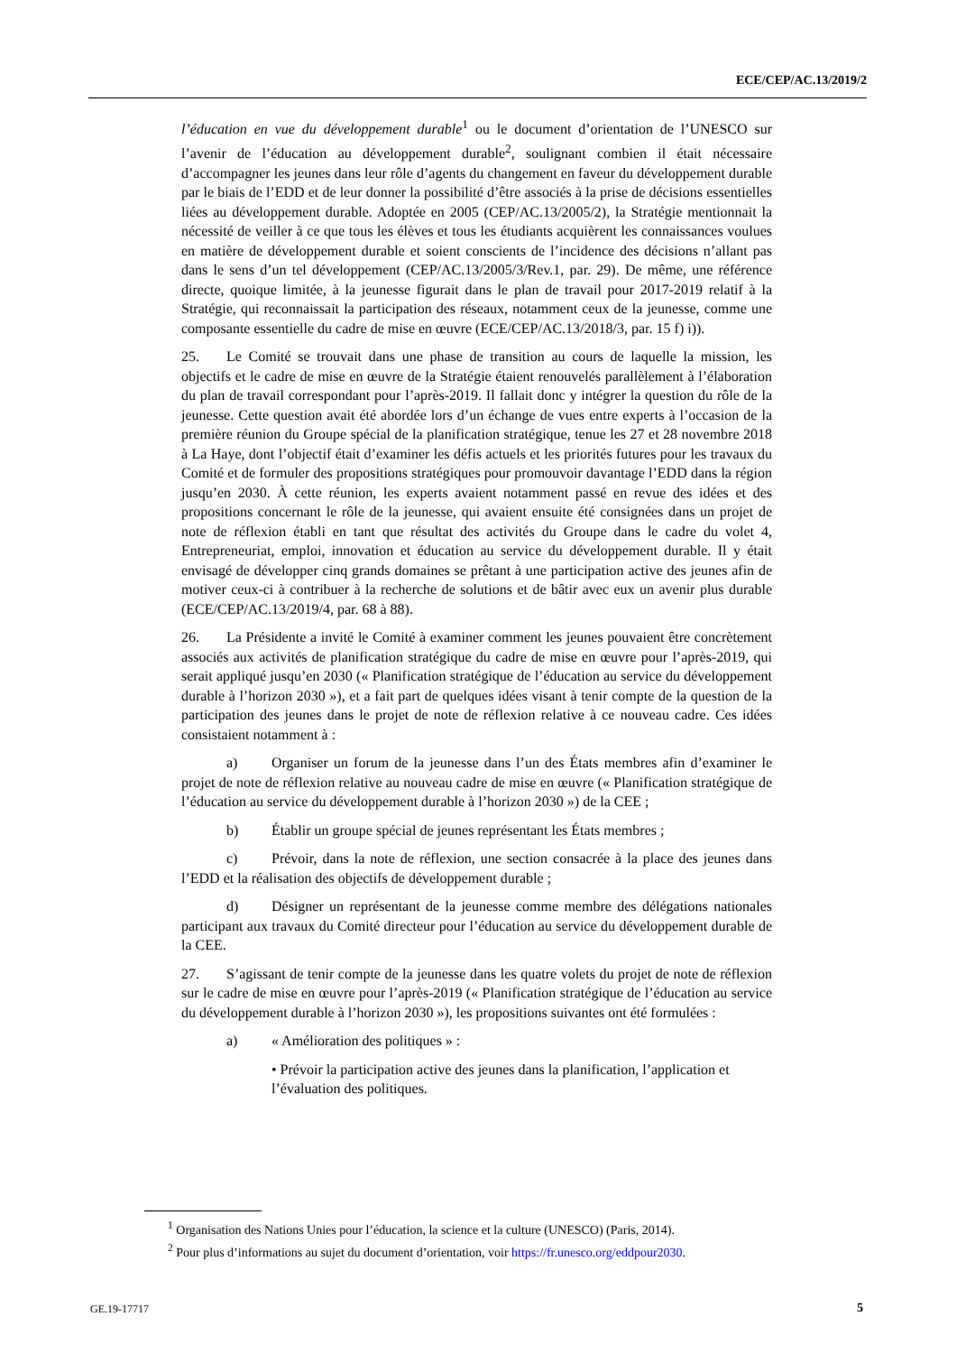ECE/CEP/AC.13/2019/2
l’éducation en vue du développement durable<sup>1</sup> ou le document d’orientation de l’UNESCO sur l’avenir de l’éducation au développement durable<sup>2</sup>, soulignant combien il était nécessaire d’accompagner les jeunes dans leur rôle d’agents du changement en faveur du développement durable par le biais de l’EDD et de leur donner la possibilité d’être associés à la prise de décisions essentielles liées au développement durable. Adoptée en 2005 (CEP/AC.13/2005/2), la Stratégie mentionnait la nécessité de veiller à ce que tous les élèves et tous les étudiants acquièrent les connaissances voulues en matière de développement durable et soient conscients de l’incidence des décisions n’allant pas dans le sens d’un tel développement (CEP/AC.13/2005/3/Rev.1, par. 29). De même, une référence directe, quoique limitée, à la jeunesse figurait dans le plan de travail pour 2017-2019 relatif à la Stratégie, qui reconnaissait la participation des réseaux, notamment ceux de la jeunesse, comme une composante essentielle du cadre de mise en œuvre (ECE/CEP/AC.13/2018/3, par. 15 f) i)).
25. Le Comité se trouvait dans une phase de transition au cours de laquelle la mission, les objectifs et le cadre de mise en œuvre de la Stratégie étaient renouvelés parallèlement à l’élaboration du plan de travail correspondant pour l’après-2019. Il fallait donc y intégrer la question du rôle de la jeunesse. Cette question avait été abordée lors d’un échange de vues entre experts à l’occasion de la première réunion du Groupe spécial de la planification stratégique, tenue les 27 et 28 novembre 2018 à La Haye, dont l’objectif était d’examiner les défis actuels et les priorités futures pour les travaux du Comité et de formuler des propositions stratégiques pour promouvoir davantage l’EDD dans la région jusqu’en 2030. À cette réunion, les experts avaient notamment passé en revue des idées et des propositions concernant le rôle de la jeunesse, qui avaient ensuite été consignées dans un projet de note de réflexion établi en tant que résultat des activités du Groupe dans le cadre du volet 4, Entrepreneuriat, emploi, innovation et éducation au service du développement durable. Il y était envisagé de développer cinq grands domaines se prêtant à une participation active des jeunes afin de motiver ceux-ci à contribuer à la recherche de solutions et de bâtir avec eux un avenir plus durable (ECE/CEP/AC.13/2019/4, par. 68 à 88).
26. La Présidente a invité le Comité à examiner comment les jeunes pouvaient être concrètement associés aux activités de planification stratégique du cadre de mise en œuvre pour l’après-2019, qui serait appliqué jusqu’en 2030 (« Planification stratégique de l’éducation au service du développement durable à l’horizon 2030 »), et a fait part de quelques idées visant à tenir compte de la question de la participation des jeunes dans le projet de note de réflexion relative à ce nouveau cadre. Ces idées consistaient notamment à :
a) Organiser un forum de la jeunesse dans l’un des États membres afin d’examiner le projet de note de réflexion relative au nouveau cadre de mise en œuvre (« Planification stratégique de l’éducation au service du développement durable à l’horizon 2030 ») de la CEE ;
b) Établir un groupe spécial de jeunes représentant les États membres ;
c) Prévoir, dans la note de réflexion, une section consacrée à la place des jeunes dans l’EDD et la réalisation des objectifs de développement durable ;
d) Désigner un représentant de la jeunesse comme membre des délégations nationales participant aux travaux du Comité directeur pour l’éducation au service du développement durable de la CEE.
27. S’agissant de tenir compte de la jeunesse dans les quatre volets du projet de note de réflexion sur le cadre de mise en œuvre pour l’après-2019 (« Planification stratégique de l’éducation au service du développement durable à l’horizon 2030 »), les propositions suivantes ont été formulées :
a) « Amélioration des politiques » :
• Prévoir la participation active des jeunes dans la planification, l’application et l’évaluation des politiques.
<sup>1</sup> Organisation des Nations Unies pour l’éducation, la science et la culture (UNESCO) (Paris, 2014).
<sup>2</sup> Pour plus d’informations au sujet du document d’orientation, voir https://fr.unesco.org/eddpour2030.
GE.19-17717 5